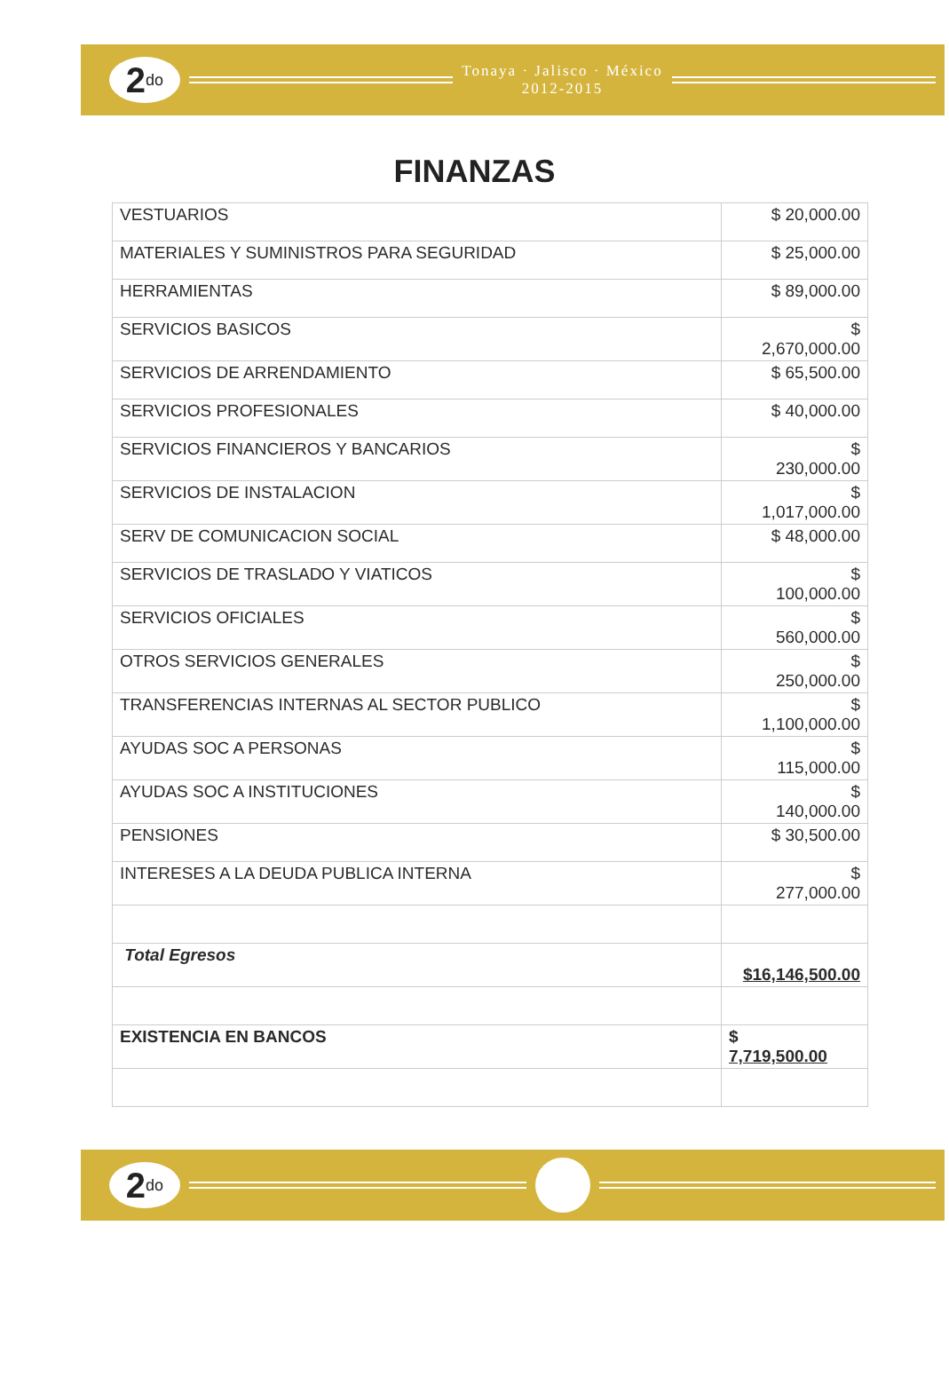2<sup>do</sup>
Tonaya · Jalisco · México
2012-2015
FINANZAS
| VESTUARIOS | $ 20,000.00 |
| MATERIALES Y SUMINISTROS PARA SEGURIDAD | $ 25,000.00 |
| HERRAMIENTAS | $ 89,000.00 |
| SERVICIOS BASICOS | $ 2,670,000.00 |
| SERVICIOS DE ARRENDAMIENTO | $ 65,500.00 |
| SERVICIOS PROFESIONALES | $ 40,000.00 |
| SERVICIOS FINANCIEROS Y BANCARIOS | $ 230,000.00 |
| SERVICIOS DE INSTALACION | $ 1,017,000.00 |
| SERV DE COMUNICACION SOCIAL | $ 48,000.00 |
| SERVICIOS DE TRASLADO Y VIATICOS | $ 100,000.00 |
| SERVICIOS OFICIALES | $ 560,000.00 |
| OTROS SERVICIOS GENERALES | $ 250,000.00 |
| TRANSFERENCIAS INTERNAS AL SECTOR PUBLICO | $ 1,100,000.00 |
| AYUDAS SOC A PERSONAS | $ 115,000.00 |
| AYUDAS SOC A INSTITUCIONES | $ 140,000.00 |
| PENSIONES | $ 30,500.00 |
| INTERESES A LA DEUDA PUBLICA INTERNA | $ 277,000.00 |
| Total Egresos | $16,146,500.00 |
| EXISTENCIA EN BANCOS | $ 7,719,500.00 |
2<sup>do</sup>